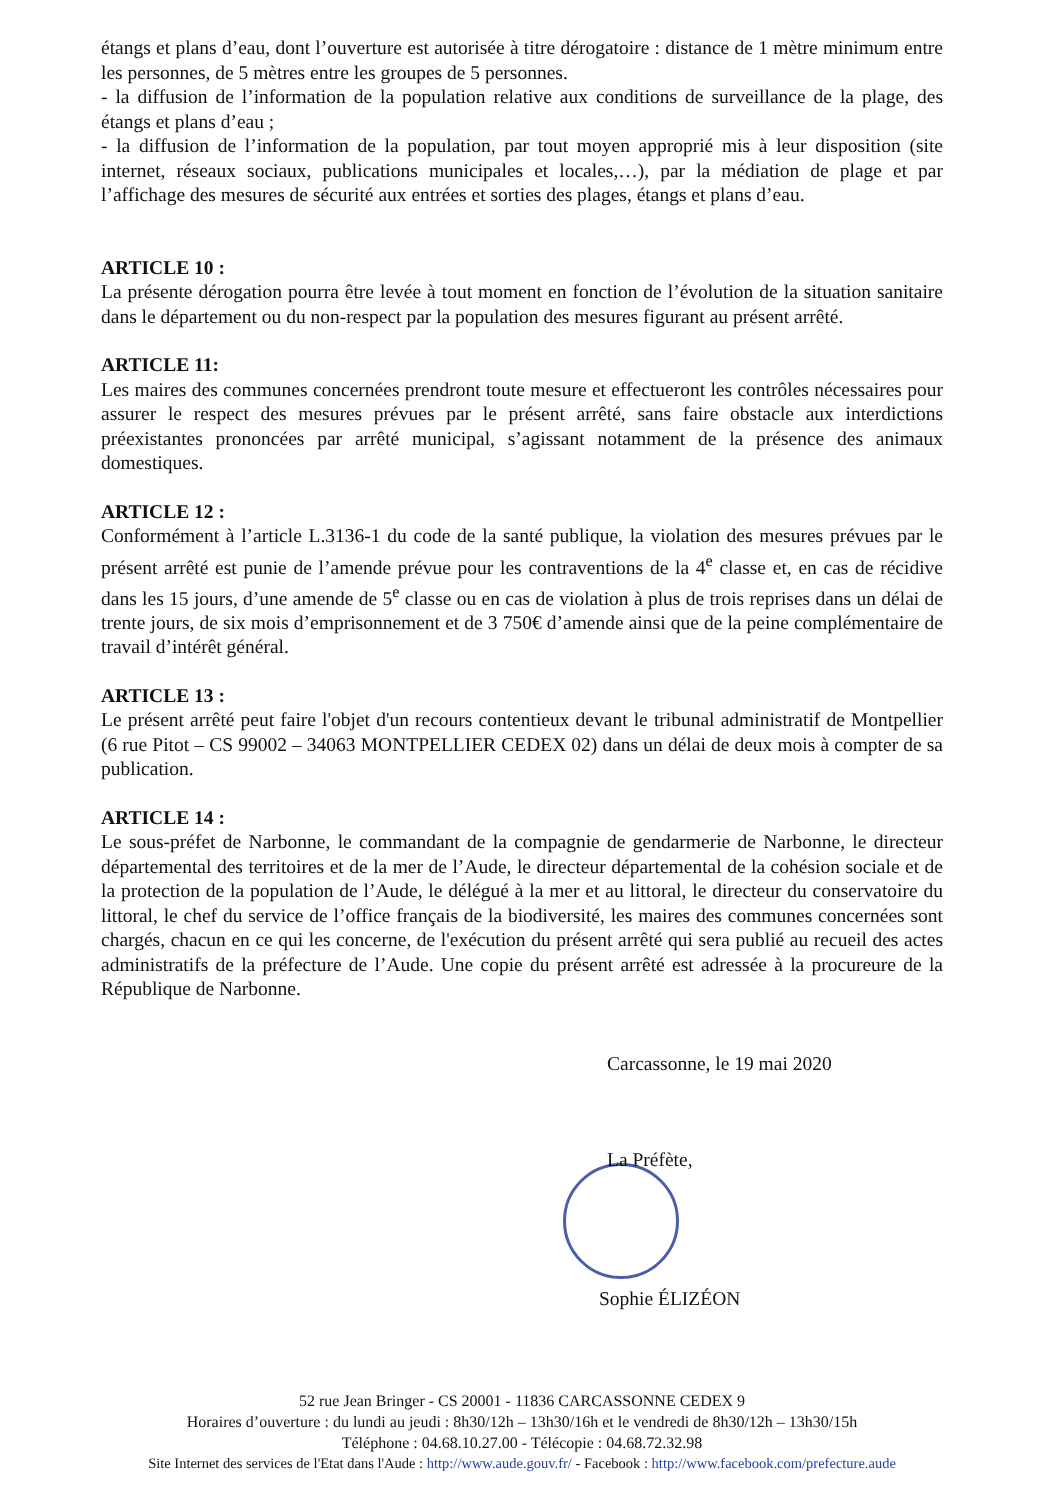étangs et plans d’eau, dont l’ouverture est autorisée à titre dérogatoire : distance de 1 mètre minimum entre les personnes, de 5 mètres entre les groupes de 5 personnes.
- la diffusion de l’information de la population relative aux conditions de surveillance de la plage, des étangs et plans d’eau ;
- la diffusion de l’information de la population, par tout moyen approprié mis à leur disposition (site internet, réseaux sociaux, publications municipales et locales,…), par la médiation de plage et par l’affichage des mesures de sécurité aux entrées et sorties des plages, étangs et plans d’eau.
ARTICLE 10 :
La présente dérogation pourra être levée à tout moment en fonction de l’évolution de la situation sanitaire dans le département ou du non-respect par la population des mesures figurant au présent arrêté.
ARTICLE 11:
Les maires des communes concernées prendront toute mesure et effectueront les contrôles nécessaires pour assurer le respect des mesures prévues par le présent arrêté, sans faire obstacle aux interdictions préexistantes prononcées par arrêté municipal, s’agissant notamment de la présence des animaux domestiques.
ARTICLE 12 :
Conformément à l’article L.3136-1 du code de la santé publique, la violation des mesures prévues par le présent arrêté est punie de l’amende prévue pour les contraventions de la 4<sup>e</sup> classe et, en cas de récidive dans les 15 jours, d’une amende de 5<sup>e</sup> classe ou en cas de violation à plus de trois reprises dans un délai de trente jours, de six mois d’emprisonnement et de 3 750€ d’amende ainsi que de la peine complémentaire de travail d’intérêt général.
ARTICLE 13 :
Le présent arrêté peut faire l'objet d'un recours contentieux devant le tribunal administratif de Montpellier (6 rue Pitot – CS 99002 – 34063 MONTPELLIER CEDEX 02) dans un délai de deux mois à compter de sa publication.
ARTICLE 14 :
Le sous-préfet de Narbonne, le commandant de la compagnie de gendarmerie de Narbonne, le directeur départemental des territoires et de la mer de l’Aude, le directeur départemental de la cohésion sociale et de la protection de la population de l’Aude, le délégué à la mer et au littoral, le directeur du conservatoire du littoral, le chef du service de l’office français de la biodiversité, les maires des communes concernées sont chargés, chacun en ce qui les concerne, de l'exécution du présent arrêté qui sera publié au recueil des actes administratifs de la préfecture de l’Aude. Une copie du présent arrêté est adressée à la procureure de la République de Narbonne.
Carcassonne, le 19 mai 2020
La Préfète,
Sophie ÉLIZÉON
52 rue Jean Bringer - CS 20001 - 11836 CARCASSONNE CEDEX 9
Horaires d’ouverture : du lundi au jeudi : 8h30/12h – 13h30/16h et le vendredi de 8h30/12h – 13h30/15h
Téléphone : 04.68.10.27.00 - Télécopie : 04.68.72.32.98
Site Internet des services de l'Etat dans l'Aude : http://www.aude.gouv.fr/ - Facebook : http://www.facebook.com/prefecture.aude